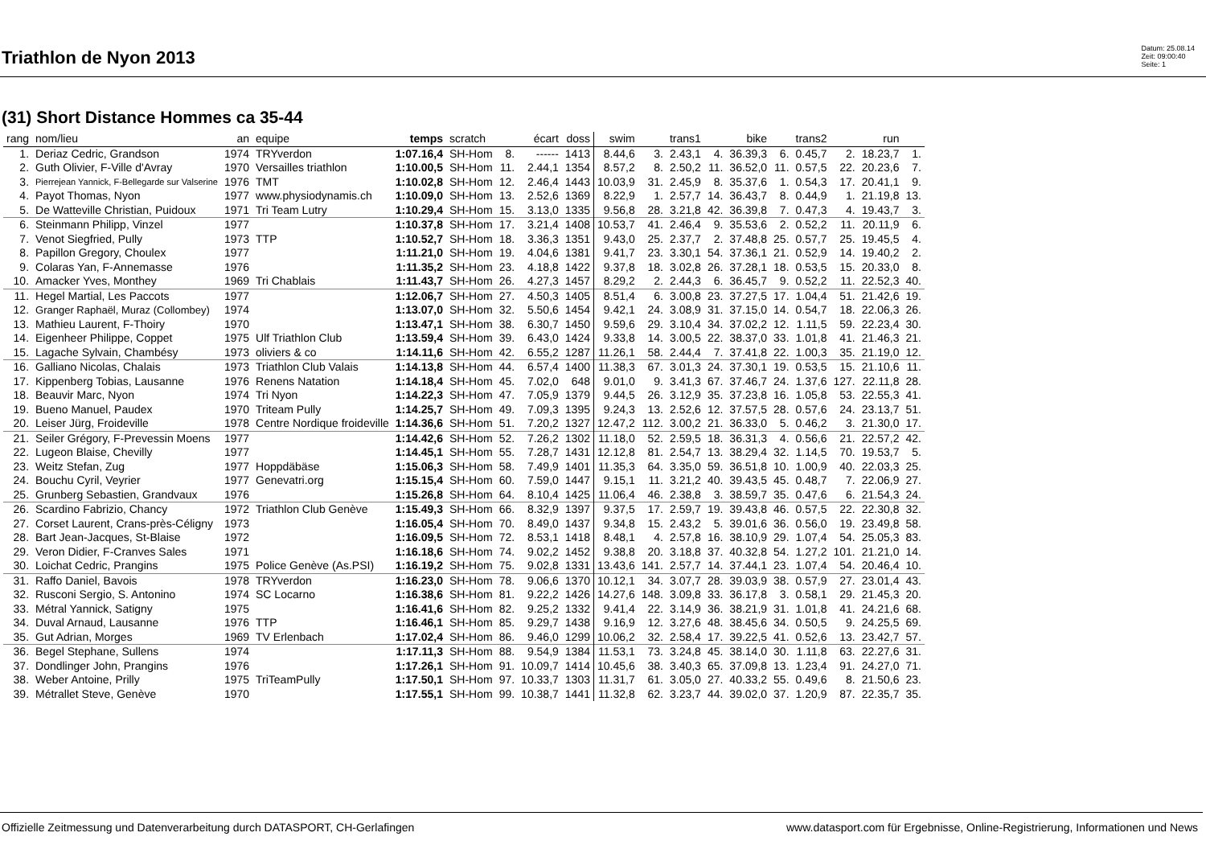Triathlon de Nyon 2013
Datum: 25.08.14
Zeit: 09:00:40
Seite: 1
(31) Short Distance Hommes ca 35-44
| rang | nom/lieu | an | equipe | temps | scratch | | écart | doss | swim | | trans1 | | bike | | trans2 | | run | |
| --- | --- | --- | --- | --- | --- | --- | --- | --- | --- | --- | --- | --- | --- | --- | --- | --- | --- | --- |
| 1. | Deriaz Cedric, Grandson | 1974 | TRYverdon | 1:07.16,4 | SH-Hom | 8. | ------ | 1413 | 8.44,6 | 3. | 2.43,1 | 4. | 36.39,3 | 6. | 0.45,7 | 2. | 18.23,7 | 1. |
| 2. | Guth Olivier, F-Ville d'Avray | 1970 | Versailles triathlon | 1:10.00,5 | SH-Hom | 11. | 2.44,1 | 1354 | 8.57,2 | 8. | 2.50,2 | 11. | 36.52,0 | 11. | 0.57,5 | 22. | 20.23,6 | 7. |
| 3. | Pierrejean Yannick, F-Bellegarde sur Valserine | 1976 | TMT | 1:10.02,8 | SH-Hom | 12. | 2.46,4 | 1443 | 10.03,9 | 31. | 2.45,9 | 8. | 35.37,6 | 1. | 0.54,3 | 17. | 20.41,1 | 9. |
| 4. | Payot Thomas, Nyon | 1977 | www.physiodynamis.ch | 1:10.09,0 | SH-Hom | 13. | 2.52,6 | 1369 | 8.22,9 | 1. | 2.57,7 | 14. | 36.43,7 | 8. | 0.44,9 | 1. | 21.19,8 | 13. |
| 5. | De Watteville Christian, Puidoux | 1971 | Tri Team Lutry | 1:10.29,4 | SH-Hom | 15. | 3.13,0 | 1335 | 9.56,8 | 28. | 3.21,8 | 42. | 36.39,8 | 7. | 0.47,3 | 4. | 19.43,7 | 3. |
| 6. | Steinmann Philipp, Vinzel | 1977 | | 1:10.37,8 | SH-Hom | 17. | 3.21,4 | 1408 | 10.53,7 | 41. | 2.46,4 | 9. | 35.53,6 | 2. | 0.52,2 | 11. | 20.11,9 | 6. |
| 7. | Venot Siegfried, Pully | 1973 | TTP | 1:10.52,7 | SH-Hom | 18. | 3.36,3 | 1351 | 9.43,0 | 25. | 2.37,7 | 2. | 37.48,8 | 25. | 0.57,7 | 25. | 19.45,5 | 4. |
| 8. | Papillon Gregory, Choulex | 1977 | | 1:11.21,0 | SH-Hom | 19. | 4.04,6 | 1381 | 9.41,7 | 23. | 3.30,1 | 54. | 37.36,1 | 21. | 0.52,9 | 14. | 19.40,2 | 2. |
| 9. | Colaras Yan, F-Annemasse | 1976 | | 1:11.35,2 | SH-Hom | 23. | 4.18,8 | 1422 | 9.37,8 | 18. | 3.02,8 | 26. | 37.28,1 | 18. | 0.53,5 | 15. | 20.33,0 | 8. |
| 10. | Amacker Yves, Monthey | 1969 | Tri Chablais | 1:11.43,7 | SH-Hom | 26. | 4.27,3 | 1457 | 8.29,2 | 2. | 2.44,3 | 6. | 36.45,7 | 9. | 0.52,2 | 11. | 22.52,3 | 40. |
| 11. | Hegel Martial, Les Paccots | 1977 | | 1:12.06,7 | SH-Hom | 27. | 4.50,3 | 1405 | 8.51,4 | 6. | 3.00,8 | 23. | 37.27,5 | 17. | 1.04,4 | 51. | 21.42,6 | 19. |
| 12. | Granger Raphaël, Muraz (Collombey) | 1974 | | 1:13.07,0 | SH-Hom | 32. | 5.50,6 | 1454 | 9.42,1 | 24. | 3.08,9 | 31. | 37.15,0 | 14. | 0.54,7 | 18. | 22.06,3 | 26. |
| 13. | Mathieu Laurent, F-Thoiry | 1970 | | 1:13.47,1 | SH-Hom | 38. | 6.30,7 | 1450 | 9.59,6 | 29. | 3.10,4 | 34. | 37.02,2 | 12. | 1.11,5 | 59. | 22.23,4 | 30. |
| 14. | Eigenheer Philippe, Coppet | 1975 | Ulf Triathlon Club | 1:13.59,4 | SH-Hom | 39. | 6.43,0 | 1424 | 9.33,8 | 14. | 3.00,5 | 22. | 38.37,0 | 33. | 1.01,8 | 41. | 21.46,3 | 21. |
| 15. | Lagache Sylvain, Chambésy | 1973 | oliviers & co | 1:14.11,6 | SH-Hom | 42. | 6.55,2 | 1287 | 11.26,1 | 58. | 2.44,4 | 7. | 37.41,8 | 22. | 1.00,3 | 35. | 21.19,0 | 12. |
| 16. | Galliano Nicolas, Chalais | 1973 | Triathlon Club Valais | 1:14.13,8 | SH-Hom | 44. | 6.57,4 | 1400 | 11.38,3 | 67. | 3.01,3 | 24. | 37.30,1 | 19. | 0.53,5 | 15. | 21.10,6 | 11. |
| 17. | Kippenberg Tobias, Lausanne | 1976 | Renens Natation | 1:14.18,4 | SH-Hom | 45. | 7.02,0 | 648 | 9.01,0 | 9. | 3.41,3 | 67. | 37.46,7 | 24. | 1.37,6 | 127. | 22.11,8 | 28. |
| 18. | Beauvir Marc, Nyon | 1974 | Tri Nyon | 1:14.22,3 | SH-Hom | 47. | 7.05,9 | 1379 | 9.44,5 | 26. | 3.12,9 | 35. | 37.23,8 | 16. | 1.05,8 | 53. | 22.55,3 | 41. |
| 19. | Bueno Manuel, Paudex | 1970 | Triteam Pully | 1:14.25,7 | SH-Hom | 49. | 7.09,3 | 1395 | 9.24,3 | 13. | 2.52,6 | 12. | 37.57,5 | 28. | 0.57,6 | 24. | 23.13,7 | 51. |
| 20. | Leiser Jürg, Froideville | 1978 | Centre Nordique froideville | 1:14.36,6 | SH-Hom | 51. | 7.20,2 | 1327 | 12.47,2 | 112. | 3.00,2 | 21. | 36.33,0 | 5. | 0.46,2 | 3. | 21.30,0 | 17. |
| 21. | Seiler Grégory, F-Prevessin Moens | 1977 | | 1:14.42,6 | SH-Hom | 52. | 7.26,2 | 1302 | 11.18,0 | 52. | 2.59,5 | 18. | 36.31,3 | 4. | 0.56,6 | 21. | 22.57,2 | 42. |
| 22. | Lugeon Blaise, Chevilly | 1977 | | 1:14.45,1 | SH-Hom | 55. | 7.28,7 | 1431 | 12.12,8 | 81. | 2.54,7 | 13. | 38.29,4 | 32. | 1.14,5 | 70. | 19.53,7 | 5. |
| 23. | Weitz Stefan, Zug | 1977 | Hoppdäbäse | 1:15.06,3 | SH-Hom | 58. | 7.49,9 | 1401 | 11.35,3 | 64. | 3.35,0 | 59. | 36.51,8 | 10. | 1.00,9 | 40. | 22.03,3 | 25. |
| 24. | Bouchu Cyril, Veyrier | 1977 | Genevatri.org | 1:15.15,4 | SH-Hom | 60. | 7.59,0 | 1447 | 9.15,1 | 11. | 3.21,2 | 40. | 39.43,5 | 45. | 0.48,7 | 7. | 22.06,9 | 27. |
| 25. | Grunberg Sebastien, Grandvaux | 1976 | | 1:15.26,8 | SH-Hom | 64. | 8.10,4 | 1425 | 11.06,4 | 46. | 2.38,8 | 3. | 38.59,7 | 35. | 0.47,6 | 6. | 21.54,3 | 24. |
| 26. | Scardino Fabrizio, Chancy | 1972 | Triathlon Club Genève | 1:15.49,3 | SH-Hom | 66. | 8.32,9 | 1397 | 9.37,5 | 17. | 2.59,7 | 19. | 39.43,8 | 46. | 0.57,5 | 22. | 22.30,8 | 32. |
| 27. | Corset Laurent, Crans-près-Céligny | 1973 | | 1:16.05,4 | SH-Hom | 70. | 8.49,0 | 1437 | 9.34,8 | 15. | 2.43,2 | 5. | 39.01,6 | 36. | 0.56,0 | 19. | 23.49,8 | 58. |
| 28. | Bart Jean-Jacques, St-Blaise | 1972 | | 1:16.09,5 | SH-Hom | 72. | 8.53,1 | 1418 | 8.48,1 | 4. | 2.57,8 | 16. | 38.10,9 | 29. | 1.07,4 | 54. | 25.05,3 | 83. |
| 29. | Veron Didier, F-Cranves Sales | 1971 | | 1:16.18,6 | SH-Hom | 74. | 9.02,2 | 1452 | 9.38,8 | 20. | 3.18,8 | 37. | 40.32,8 | 54. | 1.27,2 | 101. | 21.21,0 | 14. |
| 30. | Loichat Cedric, Prangins | 1975 | Police Genève (As.PSI) | 1:16.19,2 | SH-Hom | 75. | 9.02,8 | 1331 | 13.43,6 | 141. | 2.57,7 | 14. | 37.44,1 | 23. | 1.07,4 | 54. | 20.46,4 | 10. |
| 31. | Raffo Daniel, Bavois | 1978 | TRYverdon | 1:16.23,0 | SH-Hom | 78. | 9.06,6 | 1370 | 10.12,1 | 34. | 3.07,7 | 28. | 39.03,9 | 38. | 0.57,9 | 27. | 23.01,4 | 43. |
| 32. | Rusconi Sergio, S. Antonino | 1974 | SC Locarno | 1:16.38,6 | SH-Hom | 81. | 9.22,2 | 1426 | 14.27,6 | 148. | 3.09,8 | 33. | 36.17,8 | 3. | 0.58,1 | 29. | 21.45,3 | 20. |
| 33. | Métral Yannick, Satigny | 1975 | | 1:16.41,6 | SH-Hom | 82. | 9.25,2 | 1332 | 9.41,4 | 22. | 3.14,9 | 36. | 38.21,9 | 31. | 1.01,8 | 41. | 24.21,6 | 68. |
| 34. | Duval Arnaud, Lausanne | 1976 | TTP | 1:16.46,1 | SH-Hom | 85. | 9.29,7 | 1438 | 9.16,9 | 12. | 3.27,6 | 48. | 38.45,6 | 34. | 0.50,5 | 9. | 24.25,5 | 69. |
| 35. | Gut Adrian, Morges | 1969 | TV Erlenbach | 1:17.02,4 | SH-Hom | 86. | 9.46,0 | 1299 | 10.06,2 | 32. | 2.58,4 | 17. | 39.22,5 | 41. | 0.52,6 | 13. | 23.42,7 | 57. |
| 36. | Begel Stephane, Sullens | 1974 | | 1:17.11,3 | SH-Hom | 88. | 9.54,9 | 1384 | 11.53,1 | 73. | 3.24,8 | 45. | 38.14,0 | 30. | 1.11,8 | 63. | 22.27,6 | 31. |
| 37. | Dondlinger John, Prangins | 1976 | | 1:17.26,1 | SH-Hom | 91. | 10.09,7 | 1414 | 10.45,6 | 38. | 3.40,3 | 65. | 37.09,8 | 13. | 1.23,4 | 91. | 24.27,0 | 71. |
| 38. | Weber Antoine, Prilly | 1975 | TriTeamPully | 1:17.50,1 | SH-Hom | 97. | 10.33,7 | 1303 | 11.31,7 | 61. | 3.05,0 | 27. | 40.33,2 | 55. | 0.49,6 | 8. | 21.50,6 | 23. |
| 39. | Métrallet Steve, Genève | 1970 | | 1:17.55,1 | SH-Hom | 99. | 10.38,7 | 1441 | 11.32,8 | 62. | 3.23,7 | 44. | 39.02,0 | 37. | 1.20,9 | 87. | 22.35,7 | 35. |
Offizielle Zeitmessung und Datenverarbeitung durch DATASPORT, CH-Gerlafingen www.datasport.com für Ergebnisse, Online-Registrierung, Informationen und News